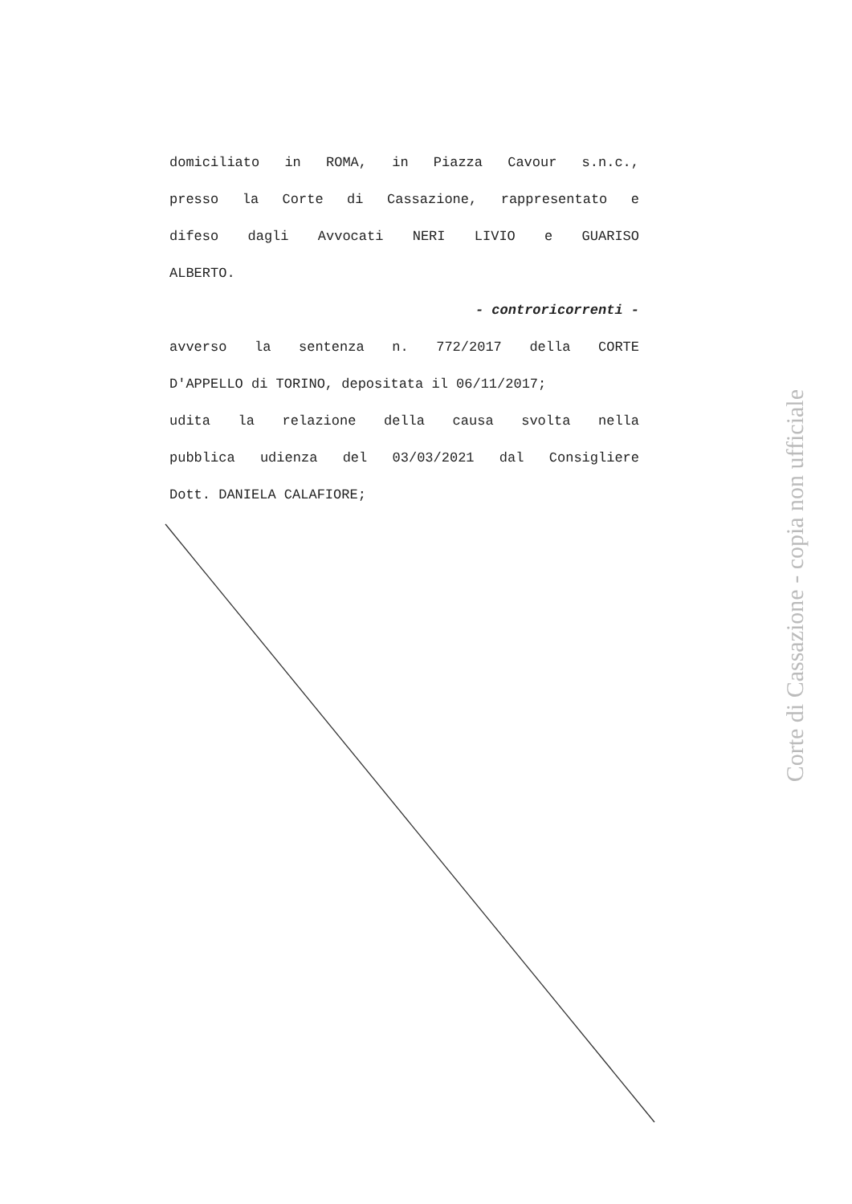domiciliato in ROMA, in Piazza Cavour s.n.c.,
presso la Corte di Cassazione, rappresentato e
difeso dagli Avvocati NERI LIVIO e GUARISO
ALBERTO.
- controricorrenti -
avverso la sentenza n. 772/2017 della CORTE
D'APPELLO di TORINO, depositata il 06/11/2017;
udita la relazione della causa svolta nella
pubblica udienza del 03/03/2021 dal Consigliere
Dott. DANIELA CALAFIORE;
Corte di Cassazione - copia non ufficiale